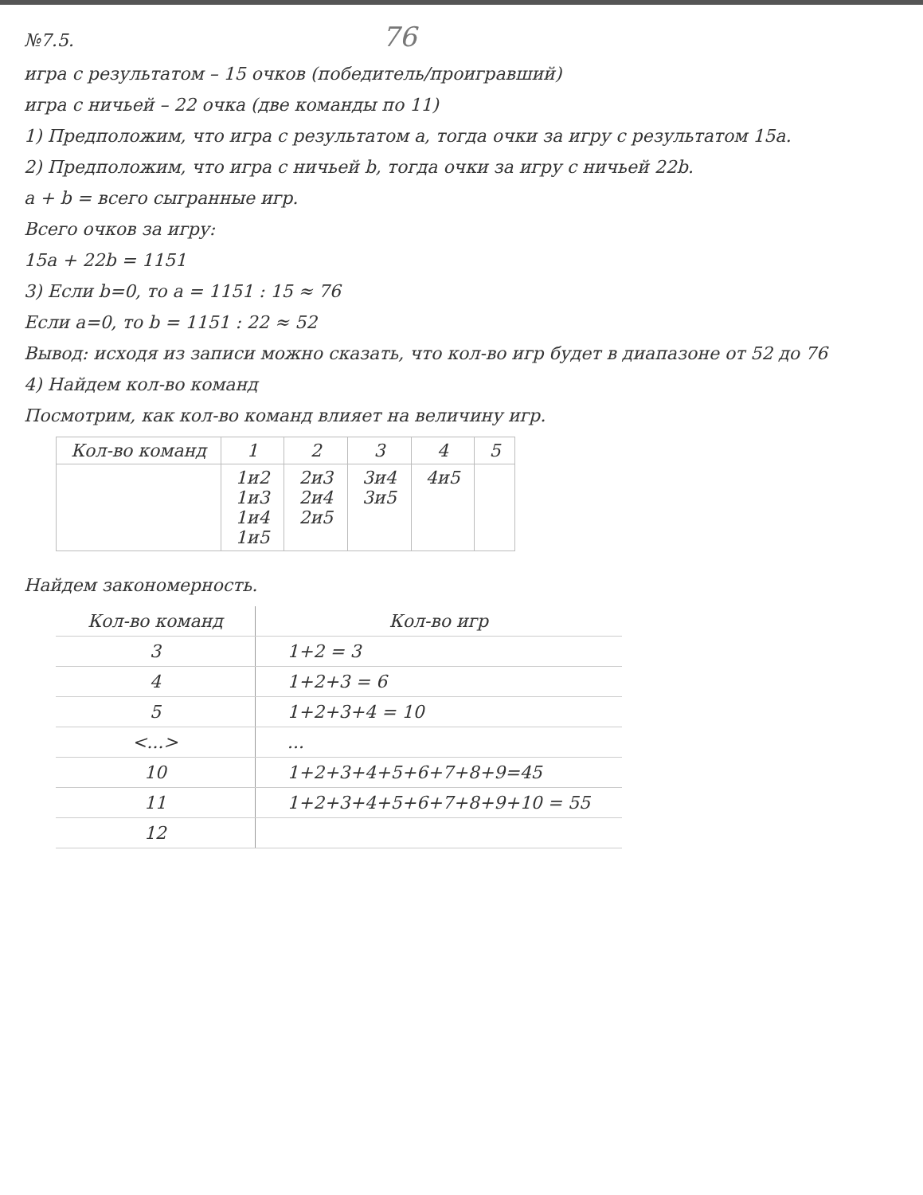№7.5. 76
игра с результатом – 15 очков (победитель/проигравший)
игра с ничьей – 22 очка (две команды по 11)
1) Предположим, что игра с результатом a, тогда очки за игру с результатом 15a.
2) Предположим, что игра с ничьей b, тогда очки за игру с ничьей 22b.
a + b = всего сыгранные игр.
Всего очков за игру:
15a + 22b = 1151
3) Если b=0, то a = 1151 : 15 ≈ 76
Если a=0, то b = 1151 : 22 ≈ 52
Вывод: исходя из записи можно сказать, что кол-во игр будет в диапазоне от 52 до 76
4) Найдем кол-во команд
Посмотрим, как кол-во команд влияет на величину игр.
| Кол-во команд | 1 | 2 | 3 | 4 | 5 |
| --- | --- | --- | --- | --- | --- |
| | 1и2 1и3 1и4 1и5 | 2и3 2и4 2и5 | 3и4 3и5 | 4и5 | |
Найдем закономерность.
| Кол-во команд | Кол-во игр |
| --- | --- |
| 3 | 1+2 = 3 |
| 4 | 1+2+3 = 6 |
| 5 | 1+2+3+4 = 10 |
| <...> | ... |
| 10 | 1+2+3+4+5+6+7+8+9=45 |
| 11 | 1+2+3+4+5+6+7+8+9+10 = 55 |
| 12 | |